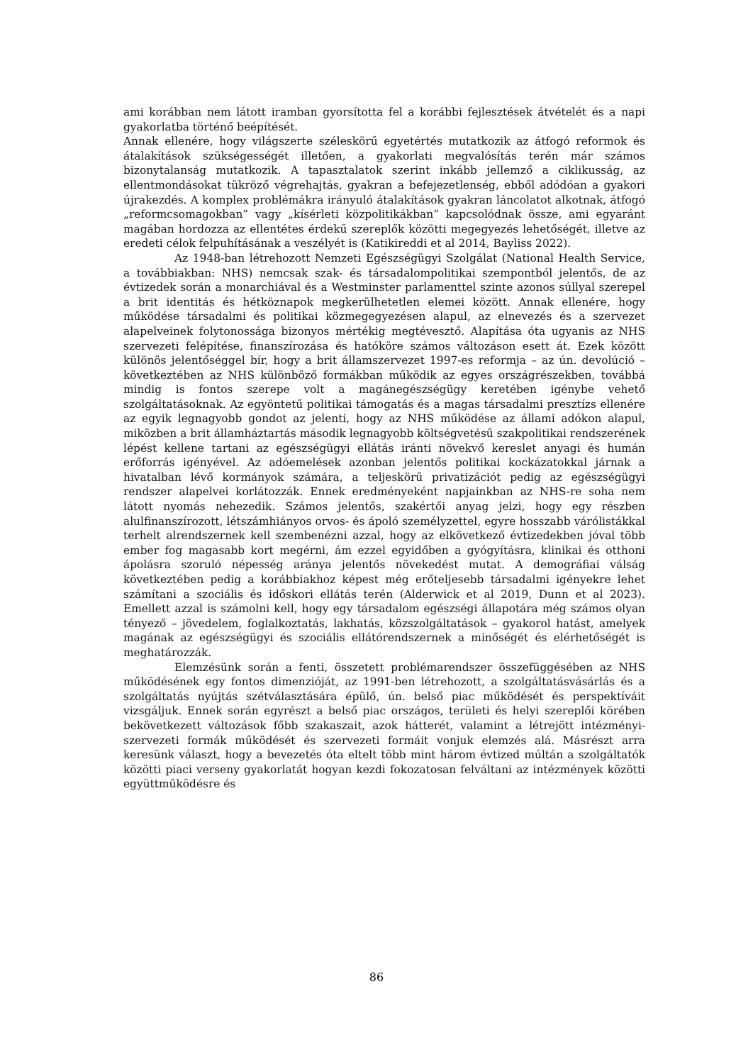ami korábban nem látott iramban gyorsította fel a korábbi fejlesztések átvételét és a napi gyakorlatba történő beépítését.
Annak ellenére, hogy világszerte széleskörű egyetértés mutatkozik az átfogó reformok és átalakítások szükségességét illetően, a gyakorlati megvalósítás terén már számos bizonytalanság mutatkozik. A tapasztalatok szerint inkább jellemző a ciklikusság, az ellentmondásokat tükröző végrehajtás, gyakran a befejezetlenség, ebből adódóan a gyakori újrakezdés. A komplex problémákra irányuló átalakítások gyakran láncolatot alkotnak, átfogó „reformcsomagokban” vagy „kísérleti közpolitikákban” kapcsolódnak össze, ami egyaránt magában hordozza az ellentétes érdekű szereplők közötti megegyezés lehetőségét, illetve az eredeti célok felpuhításának a veszélyét is (Katikireddi et al 2014, Bayliss 2022).
Az 1948-ban létrehozott Nemzeti Egészségügyi Szolgálat (National Health Service, a továbbiakban: NHS) nemcsak szak- és társadalompolitikai szempontból jelentős, de az évtizedek során a monarchiával és a Westminster parlamenttel szinte azonos súllyal szerepel a brit identitás és hétköznapok megkerülhetetlen elemei között. Annak ellenére, hogy működése társadalmi és politikai közmegegyezésen alapul, az elnevezés és a szervezet alapelveinek folytonossága bizonyos mértékig megtévesztő. Alapítása óta ugyanis az NHS szervezeti felépítése, finanszírozása és hatóköre számos változáson esett át. Ezek között különös jelentőséggel bír, hogy a brit államszervezet 1997-es reformja – az ún. devolúció – következtében az NHS különböző formákban működik az egyes országrészekben, továbbá mindig is fontos szerepe volt a magánegészségügy keretében igénybe vehető szolgáltatásoknak. Az egyöntetű politikai támogatás és a magas társadalmi presztízs ellenére az egyik legnagyobb gondot az jelenti, hogy az NHS működése az állami adókon alapul, miközben a brit államháztartás második legnagyobb költségvetésű szakpolitikai rendszerének lépést kellene tartani az egészségügyi ellátás iránti növekvő kereslet anyagi és humán erőforrás igényével. Az adóemelések azonban jelentős politikai kockázatokkal járnak a hivatalban lévő kormányok számára, a teljeskörű privatizációt pedig az egészségügyi rendszer alapelvei korlátozzák. Ennek eredményeként napjainkban az NHS-re soha nem látott nyomás nehezedik. Számos jelentős, szakértői anyag jelzi, hogy egy részben alulfinanszírozott, létszámhiányos orvos- és ápoló személyzettel, egyre hosszabb várólistákkal terhelt alrendszernek kell szembenézni azzal, hogy az elkövetkező évtizedekben jóval több ember fog magasabb kort megérni, ám ezzel egyidőben a gyógyításra, klinikai és otthoni ápolásra szoruló népesség aránya jelentős növekedést mutat. A demográfiai válság következtében pedig a korábbiakhoz képest még erőteljesebb társadalmi igényekre lehet számítani a szociális és időskori ellátás terén (Alderwick et al 2019, Dunn et al 2023). Emellett azzal is számolni kell, hogy egy társadalom egészségi állapotára még számos olyan tényező – jövedelem, foglalkoztatás, lakhatás, közszolgáltatások – gyakorol hatást, amelyek magának az egészségügyi és szociális ellátórendszernek a minőségét és elérhetőségét is meghatározzák.
Elemzésünk során a fenti, összetett problémarendszer összefüggésében az NHS működésének egy fontos dimenzióját, az 1991-ben létrehozott, a szolgáltatásvásárlás és a szolgáltatás nyújtás szétválasztására épülő, ún. belső piac működését és perspektíváit vizsgáljuk. Ennek során egyrészt a belső piac országos, területi és helyi szereplői körében bekövetkezett változások főbb szakaszait, azok hátterét, valamint a létrejött intézményi-szervezeti formák működését és szervezeti formáit vonjuk elemzés alá. Másrészt arra keresünk választ, hogy a bevezetés óta eltelt több mint három évtized múltán a szolgáltatók közötti piaci verseny gyakorlatát hogyan kezdi fokozatosan felváltani az intézmények közötti együttműködésre és
86